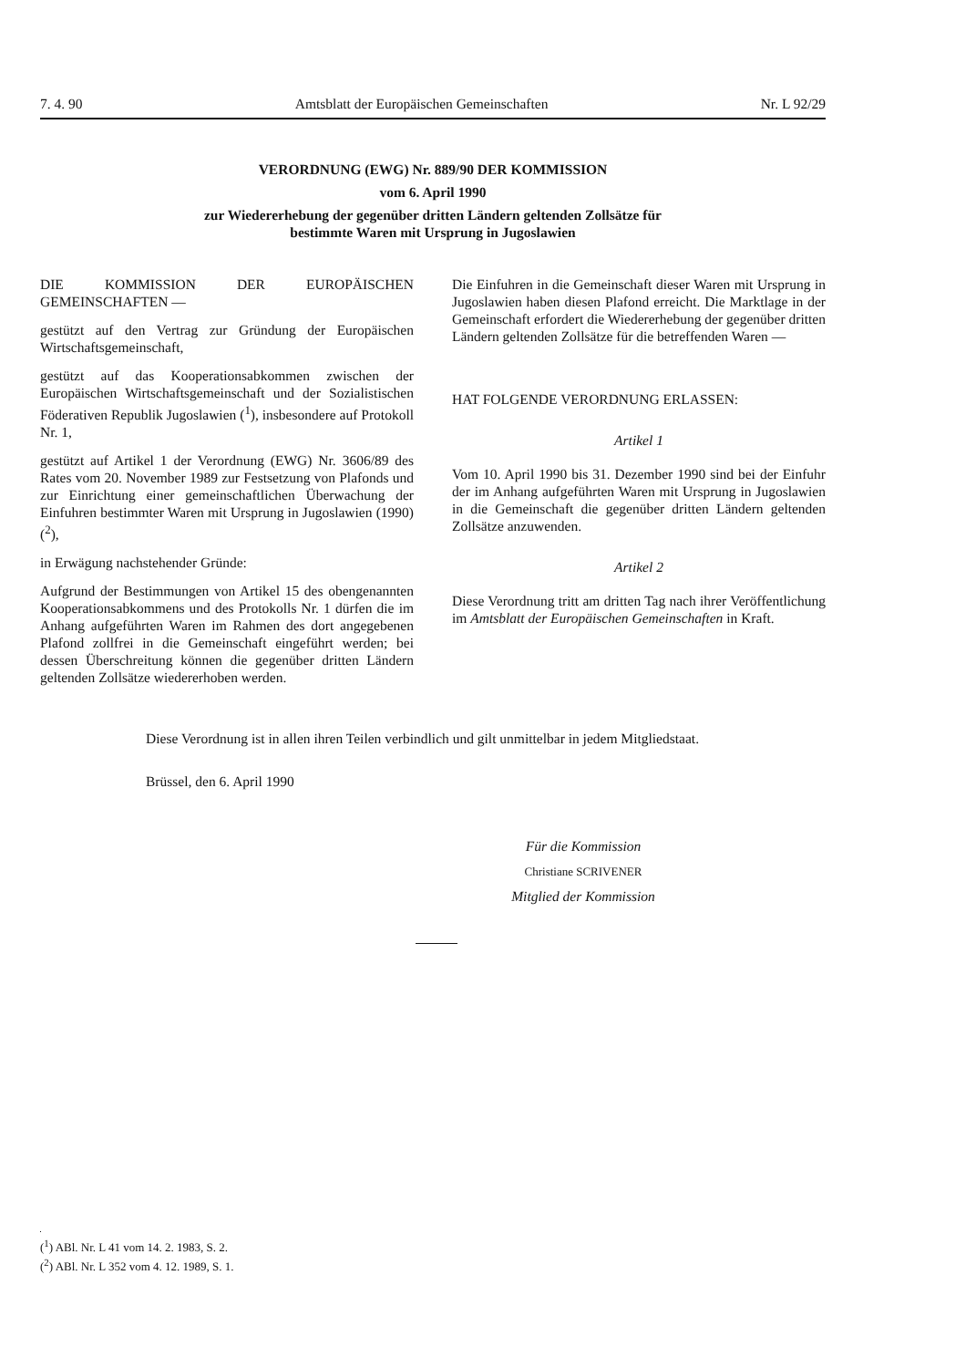7. 4. 90 Amtsblatt der Europäischen Gemeinschaften Nr. L 92/29
VERORDNUNG (EWG) Nr. 889/90 DER KOMMISSION
vom 6. April 1990
zur Wiedererhebung der gegenüber dritten Ländern geltenden Zollsätze für
bestimmte Waren mit Ursprung in Jugoslawien
DIE KOMMISSION DER EUROPÄISCHEN GEMEINSCHAFTEN —
gestützt auf den Vertrag zur Gründung der Europäischen Wirtschaftsgemeinschaft,
gestützt auf das Kooperationsabkommen zwischen der Europäischen Wirtschaftsgemeinschaft und der Sozialistischen Föderativen Republik Jugoslawien (<sup>1</sup>), insbesondere auf Protokoll Nr. 1,
gestützt auf Artikel 1 der Verordnung (EWG) Nr. 3606/89 des Rates vom 20. November 1989 zur Festsetzung von Plafonds und zur Einrichtung einer gemeinschaftlichen Überwachung der Einfuhren bestimmter Waren mit Ursprung in Jugoslawien (1990) (<sup>2</sup>),
in Erwägung nachstehender Gründe:
Aufgrund der Bestimmungen von Artikel 15 des obengenannten Kooperationsabkommens und des Protokolls Nr. 1 dürfen die im Anhang aufgeführten Waren im Rahmen des dort angegebenen Plafond zollfrei in die Gemeinschaft eingeführt werden; bei dessen Überschreitung können die gegenüber dritten Ländern geltenden Zollsätze wiedererhoben werden.
Die Einfuhren in die Gemeinschaft dieser Waren mit Ursprung in Jugoslawien haben diesen Plafond erreicht. Die Marktlage in der Gemeinschaft erfordert die Wiedererhebung der gegenüber dritten Ländern geltenden Zollsätze für die betreffenden Waren —
HAT FOLGENDE VERORDNUNG ERLASSEN:
Artikel 1
Vom 10. April 1990 bis 31. Dezember 1990 sind bei der Einfuhr der im Anhang aufgeführten Waren mit Ursprung in Jugoslawien in die Gemeinschaft die gegenüber dritten Ländern geltenden Zollsätze anzuwenden.
Artikel 2
Diese Verordnung tritt am dritten Tag nach ihrer Veröffentlichung im Amtsblatt der Europäischen Gemeinschaften in Kraft.
Diese Verordnung ist in allen ihren Teilen verbindlich und gilt unmittelbar in jedem Mitgliedstaat.
Brüssel, den 6. April 1990
Für die Kommission
Christiane SCRIVENER
Mitglied der Kommission
(<sup>1</sup>) ABl. Nr. L 41 vom 14. 2. 1983, S. 2.
(<sup>2</sup>) ABl. Nr. L 352 vom 4. 12. 1989, S. 1.